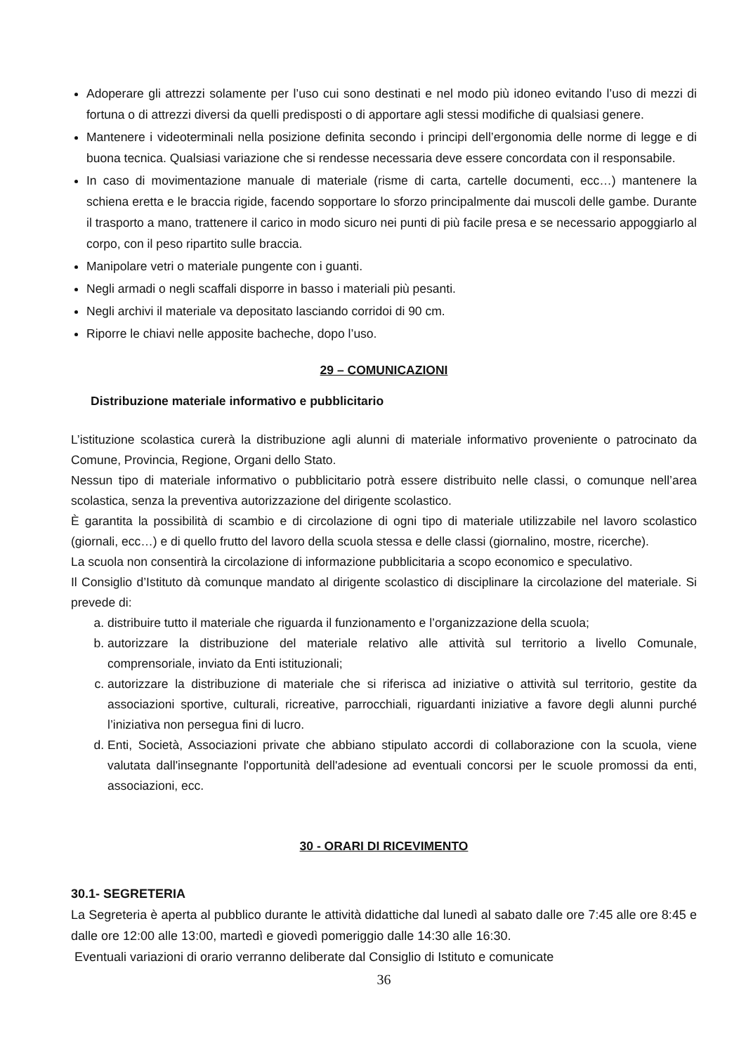Adoperare gli attrezzi solamente per l’uso cui sono destinati e nel modo più idoneo evitando l’uso di mezzi di fortuna o di attrezzi diversi da quelli predisposti o di apportare agli stessi modifiche di qualsiasi genere.
Mantenere i videoterminali nella posizione definita secondo i principi dell’ergonomia delle norme di legge e di buona tecnica. Qualsiasi variazione che si rendesse necessaria deve essere concordata con il responsabile.
In caso di movimentazione manuale di materiale (risme di carta, cartelle documenti, ecc…) mantenere la schiena eretta e le braccia rigide, facendo sopportare lo sforzo principalmente dai muscoli delle gambe. Durante il trasporto a mano, trattenere il carico in modo sicuro nei punti di più facile presa e se necessario appoggiarlo al corpo, con il peso ripartito sulle braccia.
Manipolare vetri o materiale pungente con i guanti.
Negli armadi o negli scaffali disporre in basso i materiali più pesanti.
Negli archivi il materiale va depositato lasciando corridoi di 90 cm.
Riporre le chiavi nelle apposite bacheche, dopo l’uso.
29 – COMUNICAZIONI
Distribuzione materiale informativo e pubblicitario
L’istituzione scolastica curerà la distribuzione agli alunni di materiale informativo proveniente o patrocinato da Comune, Provincia, Regione, Organi dello Stato.
Nessun tipo di materiale informativo o pubblicitario potrà essere distribuito nelle classi, o comunque nell’area scolastica, senza la preventiva autorizzazione del dirigente scolastico.
È garantita la possibilità di scambio e di circolazione di ogni tipo di materiale utilizzabile nel lavoro scolastico (giornali, ecc…) e di quello frutto del lavoro della scuola stessa e delle classi (giornalino, mostre, ricerche).
La scuola non consentirà la circolazione di informazione pubblicitaria a scopo economico e speculativo.
Il Consiglio d’Istituto dà comunque mandato al dirigente scolastico di disciplinare la circolazione del materiale. Si prevede di:
a. distribuire tutto il materiale che riguarda il funzionamento e l’organizzazione della scuola;
b. autorizzare la distribuzione del materiale relativo alle attività sul territorio a livello Comunale, comprensoriale, inviato da Enti istituzionali;
c. autorizzare la distribuzione di materiale che si riferisca ad iniziative o attività sul territorio, gestite da associazioni sportive, culturali, ricreative, parrocchiali, riguardanti iniziative a favore degli alunni purché l’iniziativa non persegua fini di lucro.
d. Enti, Società, Associazioni private che abbiano stipulato accordi di collaborazione con la scuola, viene valutata dall'insegnante l'opportunità dell'adesione ad eventuali concorsi per le scuole promossi da enti, associazioni, ecc.
30 - ORARI DI RICEVIMENTO
30.1- SEGRETERIA
La Segreteria è aperta al pubblico durante le attività didattiche dal lunedì al sabato dalle ore 7:45 alle ore 8:45 e dalle ore 12:00 alle 13:00, martedì e giovedì pomeriggio dalle 14:30 alle 16:30.
Eventuali variazioni di orario verranno deliberate dal Consiglio di Istituto e comunicate
36